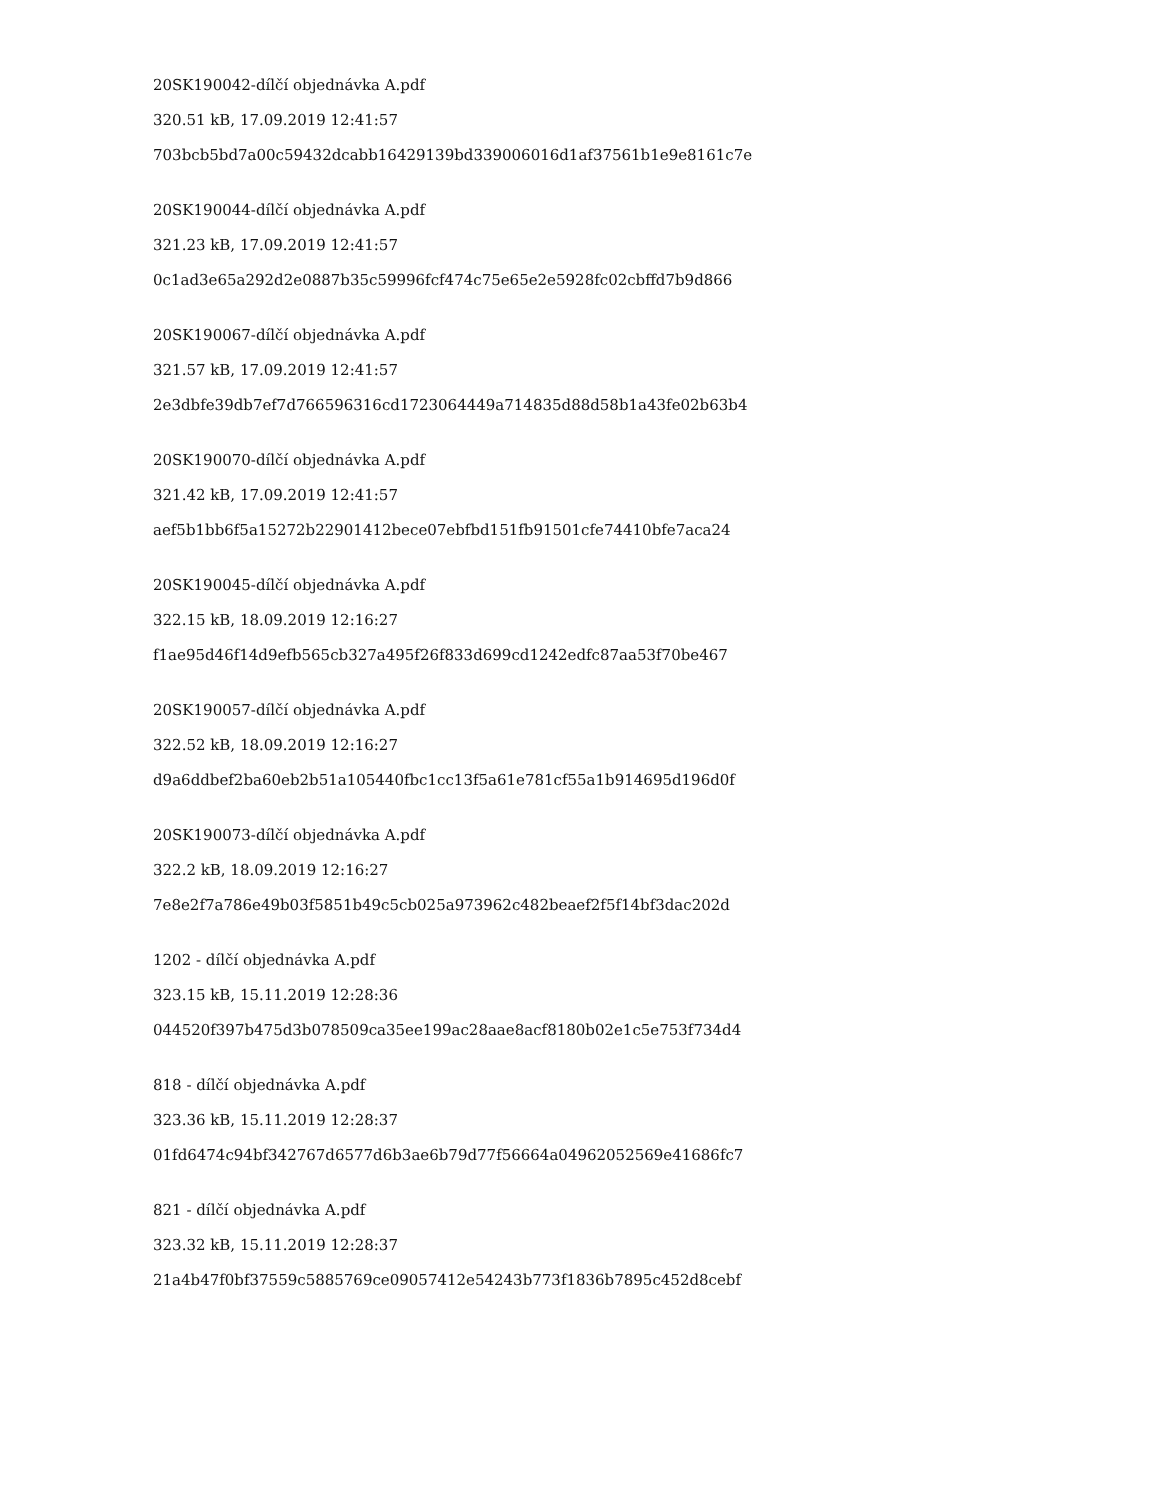20SK190042-dílčí objednávka A.pdf
320.51 kB, 17.09.2019 12:41:57
703bcb5bd7a00c59432dcabb16429139bd339006016d1af37561b1e9e8161c7e
20SK190044-dílčí objednávka A.pdf
321.23 kB, 17.09.2019 12:41:57
0c1ad3e65a292d2e0887b35c59996fcf474c75e65e2e5928fc02cbffd7b9d866
20SK190067-dílčí objednávka A.pdf
321.57 kB, 17.09.2019 12:41:57
2e3dbfe39db7ef7d766596316cd1723064449a714835d88d58b1a43fe02b63b4
20SK190070-dílčí objednávka A.pdf
321.42 kB, 17.09.2019 12:41:57
aef5b1bb6f5a15272b22901412bece07ebfbd151fb91501cfe74410bfe7aca24
20SK190045-dílčí objednávka A.pdf
322.15 kB, 18.09.2019 12:16:27
f1ae95d46f14d9efb565cb327a495f26f833d699cd1242edfc87aa53f70be467
20SK190057-dílčí objednávka A.pdf
322.52 kB, 18.09.2019 12:16:27
d9a6ddbef2ba60eb2b51a105440fbc1cc13f5a61e781cf55a1b914695d196d0f
20SK190073-dílčí objednávka A.pdf
322.2 kB, 18.09.2019 12:16:27
7e8e2f7a786e49b03f5851b49c5cb025a973962c482beaef2f5f14bf3dac202d
1202 - dílčí objednávka A.pdf
323.15 kB, 15.11.2019 12:28:36
044520f397b475d3b078509ca35ee199ac28aae8acf8180b02e1c5e753f734d4
818 - dílčí objednávka A.pdf
323.36 kB, 15.11.2019 12:28:37
01fd6474c94bf342767d6577d6b3ae6b79d77f56664a04962052569e41686fc7
821 - dílčí objednávka A.pdf
323.32 kB, 15.11.2019 12:28:37
21a4b47f0bf37559c5885769ce09057412e54243b773f1836b7895c452d8cebf